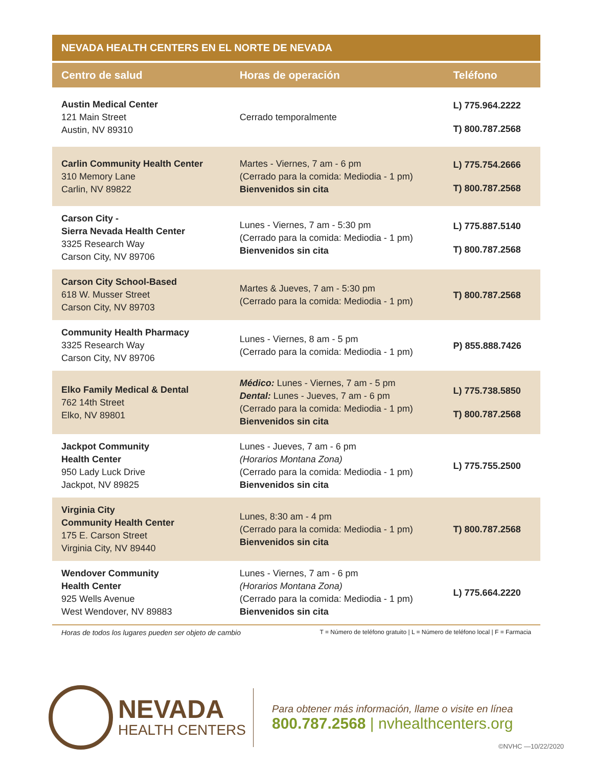NEVADA HEALTH CENTERS EN EL NORTE DE NEVADA
| Centro de salud | Horas de operación | Teléfono |
| --- | --- | --- |
| Austin Medical Center 121 Main Street Austin, NV 89310 | Cerrado temporalmente | L) 775.964.2222 T) 800.787.2568 |
| Carlin Community Health Center 310 Memory Lane Carlin, NV 89822 | Martes - Viernes, 7 am - 6 pm (Cerrado para la comida: Mediodia - 1 pm) Bienvenidos sin cita | L) 775.754.2666 T) 800.787.2568 |
| Carson City - Sierra Nevada Health Center 3325 Research Way Carson City, NV 89706 | Lunes - Viernes, 7 am - 5:30 pm (Cerrado para la comida: Mediodia - 1 pm) Bienvenidos sin cita | L) 775.887.5140 T) 800.787.2568 |
| Carson City School-Based 618 W. Musser Street Carson City, NV 89703 | Martes & Jueves, 7 am - 5:30 pm (Cerrado para la comida: Mediodia - 1 pm) | T) 800.787.2568 |
| Community Health Pharmacy 3325 Research Way Carson City, NV 89706 | Lunes - Viernes, 8 am - 5 pm (Cerrado para la comida: Mediodia - 1 pm) | P) 855.888.7426 |
| Elko Family Medical & Dental 762 14th Street Elko, NV 89801 | Médico: Lunes - Viernes, 7 am - 5 pm Dental: Lunes - Jueves, 7 am - 6 pm (Cerrado para la comida: Mediodia - 1 pm) Bienvenidos sin cita | L) 775.738.5850 T) 800.787.2568 |
| Jackpot Community Health Center 950 Lady Luck Drive Jackpot, NV 89825 | Lunes - Jueves, 7 am - 6 pm (Horarios Montana Zona) (Cerrado para la comida: Mediodia - 1 pm) Bienvenidos sin cita | L) 775.755.2500 |
| Virginia City Community Health Center 175 E. Carson Street Virginia City, NV 89440 | Lunes, 8:30 am - 4 pm (Cerrado para la comida: Mediodia - 1 pm) Bienvenidos sin cita | T) 800.787.2568 |
| Wendover Community Health Center 925 Wells Avenue West Wendover, NV 89883 | Lunes - Viernes, 7 am - 6 pm (Horarios Montana Zona) (Cerrado para la comida: Mediodia - 1 pm) Bienvenidos sin cita | L) 775.664.2220 |
Horas de todos los lugares pueden ser objeto de cambio T = Número de teléfono gratuito | L = Número de teléfono local | F = Farmacia
NEVADA
HEALTH CENTERS
Para obtener más información, llame o visite en línea
800.787.2568 | nvhealthcenters.org
©NVHC —10/22/2020